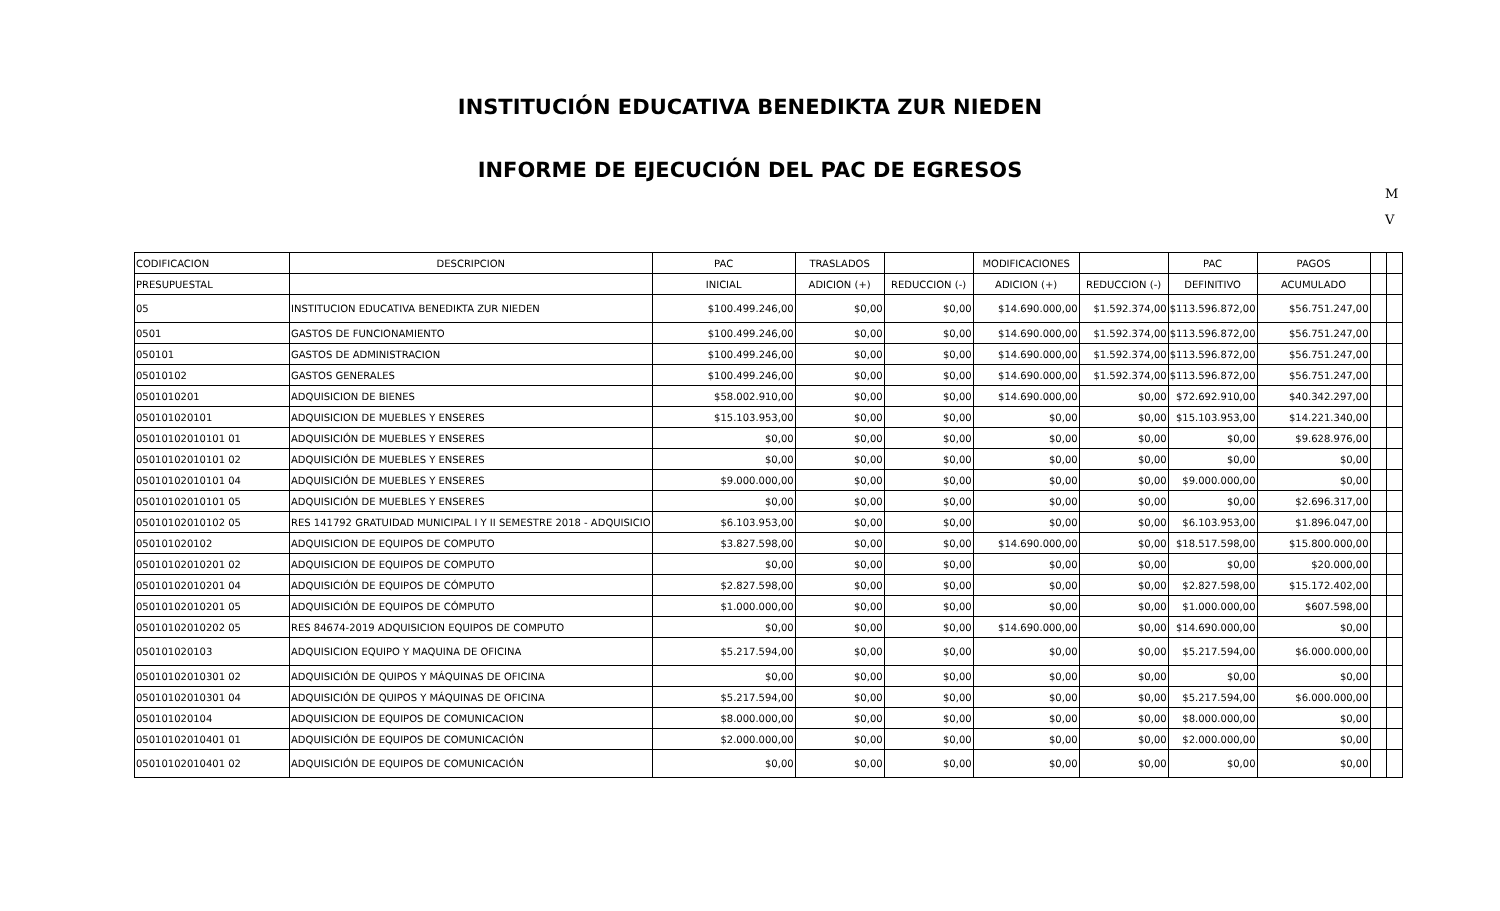INSTITUCIÓN EDUCATIVA BENEDIKTA ZUR NIEDEN
INFORME DE EJECUCIÓN DEL PAC DE EGRESOS
M
V
| CODIFICACION | DESCRIPCION | PAC | TRASLADOS | | MODIFICACIONES | | PAC | PAGOS | | |
| --- | --- | --- | --- | --- | --- | --- | --- | --- | --- | --- |
| PRESUPUESTAL | | INICIAL | ADICION (+) | REDUCCION (-) | ADICION (+) | REDUCCION (-) | DEFINITIVO | ACUMULADO | | |
| 05 | INSTITUCION EDUCATIVA BENEDIKTA ZUR NIEDEN | $100.499.246,00 | $0,00 | $0,00 | $14.690.000,00 | $1.592.374,00 | $113.596.872,00 | $56.751.247,00 | | |
| 0501 | GASTOS DE FUNCIONAMIENTO | $100.499.246,00 | $0,00 | $0,00 | $14.690.000,00 | $1.592.374,00 | $113.596.872,00 | $56.751.247,00 | | |
| 050101 | GASTOS DE ADMINISTRACION | $100.499.246,00 | $0,00 | $0,00 | $14.690.000,00 | $1.592.374,00 | $113.596.872,00 | $56.751.247,00 | | |
| 05010102 | GASTOS GENERALES | $100.499.246,00 | $0,00 | $0,00 | $14.690.000,00 | $1.592.374,00 | $113.596.872,00 | $56.751.247,00 | | |
| 0501010201 | ADQUISICION DE BIENES | $58.002.910,00 | $0,00 | $0,00 | $14.690.000,00 | $0,00 | $72.692.910,00 | $40.342.297,00 | | |
| 050101020101 | ADQUISICION DE MUEBLES Y ENSERES | $15.103.953,00 | $0,00 | $0,00 | $0,00 | $0,00 | $15.103.953,00 | $14.221.340,00 | | |
| 05010102010101 01 | ADQUISICIÓN DE MUEBLES Y ENSERES | $0,00 | $0,00 | $0,00 | $0,00 | $0,00 | $0,00 | $9.628.976,00 | | |
| 05010102010101 02 | ADQUISICIÓN DE MUEBLES Y ENSERES | $0,00 | $0,00 | $0,00 | $0,00 | $0,00 | $0,00 | $0,00 | | |
| 05010102010101 04 | ADQUISICIÓN DE MUEBLES Y ENSERES | $9.000.000,00 | $0,00 | $0,00 | $0,00 | $0,00 | $9.000.000,00 | $0,00 | | |
| 05010102010101 05 | ADQUISICIÓN DE MUEBLES Y ENSERES | $0,00 | $0,00 | $0,00 | $0,00 | $0,00 | $0,00 | $2.696.317,00 | | |
| 05010102010102 05 | RES 141792 GRATUIDAD MUNICIPAL I Y II SEMESTRE 2018 - ADQUISICIO | $6.103.953,00 | $0,00 | $0,00 | $0,00 | $0,00 | $6.103.953,00 | $1.896.047,00 | | |
| 050101020102 | ADQUISICION DE EQUIPOS DE COMPUTO | $3.827.598,00 | $0,00 | $0,00 | $14.690.000,00 | $0,00 | $18.517.598,00 | $15.800.000,00 | | |
| 05010102010201 02 | ADQUISICION DE EQUIPOS DE COMPUTO | $0,00 | $0,00 | $0,00 | $0,00 | $0,00 | $0,00 | $20.000,00 | | |
| 05010102010201 04 | ADQUISICIÓN DE EQUIPOS DE CÓMPUTO | $2.827.598,00 | $0,00 | $0,00 | $0,00 | $0,00 | $2.827.598,00 | $15.172.402,00 | | |
| 05010102010201 05 | ADQUISICIÓN DE EQUIPOS DE CÓMPUTO | $1.000.000,00 | $0,00 | $0,00 | $0,00 | $0,00 | $1.000.000,00 | $607.598,00 | | |
| 05010102010202 05 | RES 84674-2019 ADQUISICION EQUIPOS DE COMPUTO | $0,00 | $0,00 | $0,00 | $14.690.000,00 | $0,00 | $14.690.000,00 | $0,00 | | |
| 050101020103 | ADQUISICION EQUIPO Y MAQUINA DE OFICINA | $5.217.594,00 | $0,00 | $0,00 | $0,00 | $0,00 | $5.217.594,00 | $6.000.000,00 | | |
| 05010102010301 02 | ADQUISICIÓN DE QUIPOS Y MÁQUINAS DE OFICINA | $0,00 | $0,00 | $0,00 | $0,00 | $0,00 | $0,00 | $0,00 | | |
| 05010102010301 04 | ADQUISICIÓN DE QUIPOS Y MÁQUINAS DE OFICINA | $5.217.594,00 | $0,00 | $0,00 | $0,00 | $0,00 | $5.217.594,00 | $6.000.000,00 | | |
| 050101020104 | ADQUISICION DE EQUIPOS DE COMUNICACION | $8.000.000,00 | $0,00 | $0,00 | $0,00 | $0,00 | $8.000.000,00 | $0,00 | | |
| 05010102010401 01 | ADQUISICIÓN DE EQUIPOS DE COMUNICACIÓN | $2.000.000,00 | $0,00 | $0,00 | $0,00 | $0,00 | $2.000.000,00 | $0,00 | | |
| 05010102010401 02 | ADQUISICIÓN DE EQUIPOS DE COMUNICACIÓN | $0,00 | $0,00 | $0,00 | $0,00 | $0,00 | $0,00 | $0,00 | | |